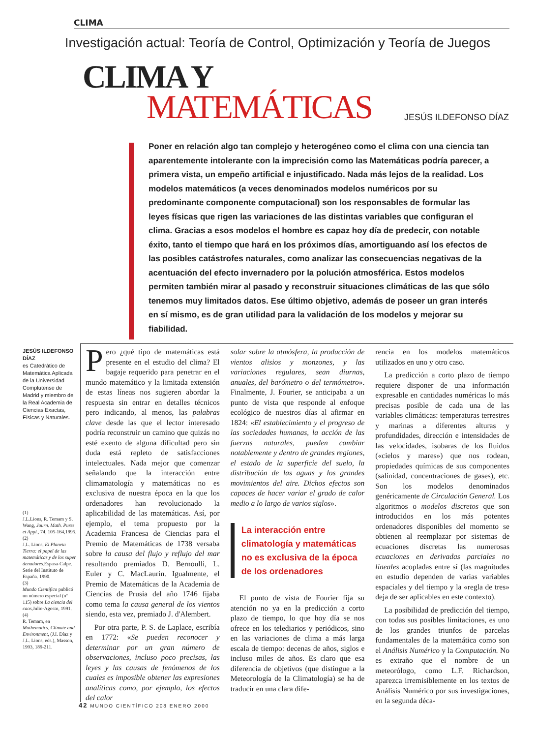CLIMA
Investigación actual: Teoría de Control, Optimización y Teoría de Juegos
CLIMA Y
MATEMÁTICAS JESÚS ILDEFONSO DÍAZ
Poner en relación algo tan complejo y heterogéneo como el clima con una ciencia tan aparentemente intolerante con la imprecisión como las Matemáticas podría parecer, a primera vista, un empeño artificial e injustificado. Nada más lejos de la realidad. Los modelos matemáticos (a veces denominados modelos numéricos por su predominante componente computacional) son los responsables de formular las leyes físicas que rigen las variaciones de las distintas variables que configuran el clima. Gracias a esos modelos el hombre es capaz hoy día de predecir, con notable éxito, tanto el tiempo que hará en los próximos días, amortiguando así los efectos de las posibles catástrofes naturales, como analizar las consecuencias negativas de la acentuación del efecto invernadero por la polución atmosférica. Estos modelos permiten también mirar al pasado y reconstruir situaciones climáticas de las que sólo tenemos muy limitados datos. Ese último objetivo, además de poseer un gran interés en sí mismo, es de gran utilidad para la validación de los modelos y mejorar su fiabilidad.
JESÚS ILDEFONSO DÍAZ
es Catedrático de Matemática Aplicada de la Universidad Complutense de Madrid y miembro de la Real Academia de Ciencias Exactas, Físicas y Naturales.
(1)
J.L.Lions, R. Temam y S. Wang, Journ. Math. Pures et Appl., 74, 105-164,1995.
(2)
J.L. Lions, El Planeta Tierra: el papel de las matemáticas y de los super denadores. Espasa-Calpe. Serie del Instituto de España. 1990.
(3)
Mundo Científico publicó un número especial (nº 115) sobre La ciencia del caos,Julio-Agosto, 1991.
(4)
R. Temam, en Mathematics, Climate and Environment, (J.I. Díaz y J.L. Lions, eds.), Masson, 1993, 189-211.
Pero ¿qué tipo de matemáticas está presente en el estudio del clima? El bagaje requerido para penetrar en el mundo matemático y la limitada extensión de estas líneas nos sugieren abordar la respuesta sin entrar en detalles técnicos pero indicando, al menos, las palabras clave desde las que el lector interesado podría reconstruir un camino que quizás no esté exento de alguna dificultad pero sin duda está repleto de satisfacciones intelectuales. Nada mejor que comenzar señalando que la interacción entre climamatología y matemáticas no es exclusiva de nuestra época en la que los ordenadores han revolucionado la aplicabilidad de las matemáticas. Así, por ejemplo, el tema propuesto por la Academia Francesa de Ciencias para el Premio de Matemáticas de 1738 versaba sobre la causa del flujo y reflujo del mar resultando premiados D. Bernoulli, L. Euler y C. MacLaurin. Igualmente, el Premio de Matemáticas de la Academia de Ciencias de Prusia del año 1746 fijaba como tema la causa general de los vientos siendo, esta vez, premiado J. d'Alembert.
Por otra parte, P. S. de Laplace, escribía en 1772: «Se pueden reconocer y determinar por un gran número de observaciones, incluso poco precisas, las leyes y las causas de fenómenos de los cuales es imposible obtener las expresiones analíticas como, por ejemplo, los efectos del calor
solar sobre la atmósfera, la producción de vientos alisios y monzones, y las variaciones regulares, sean diurnas, anuales, del barómetro o del termómetro». Finalmente, J. Fourier, se anticipaba a un punto de vista que responde al enfoque ecológico de nuestros días al afirmar en 1824: «El establecimiento y el progreso de las sociedades humanas, la acción de las fuerzas naturales, pueden cambiar notablemente y dentro de grandes regiones, el estado de la superficie del suelo, la distribución de las aguas y los grandes movimientos del aire. Dichos efectos son capaces de hacer variar el grado de calor medio a lo largo de varios siglos».
La interacción entre climatología y matemáticas no es exclusiva de la época de los ordenadores
El punto de vista de Fourier fija su atención no ya en la predicción a corto plazo de tiempo, lo que hoy día se nos ofrece en los telediarios y periódicos, sino en las variaciones de clima a más larga escala de tiempo: decenas de años, siglos e incluso miles de años. Es claro que esa diferencia de objetivos (que distingue a la Meteorología de la Climatología) se ha de traducir en una clara dife-
rencia en los modelos matemáticos utilizados en uno y otro caso.
La predicción a corto plazo de tiempo requiere disponer de una información expresable en cantidades numéricas lo más precisas posible de cada una de las variables climáticas: temperaturas terrestres y marinas a diferentes alturas y profundidades, dirección e intensidades de las velocidades, isobaras de los fluidos («cielos y mares») que nos rodean, propiedades químicas de sus componentes (salinidad, concentraciones de gases), etc. Son los modelos denominados genéricamente de Circulación General. Los algoritmos o modelos discretos que son introducidos en los más potentes ordenadores disponibles del momento se obtienen al reemplazar por sistemas de ecuaciones discretas las numerosas ecuaciones en derivadas parciales no lineales acopladas entre sí (las magnitudes en estudio dependen de varias variables espaciales y del tiempo y la «regla de tres» deja de ser aplicables en este contexto).
La posibilidad de predicción del tiempo, con todas sus posibles limitaciones, es uno de los grandes triunfos de parcelas fundamentales de la matemática como son el Análisis Numérico y la Computación. No es extraño que el nombre de un meteorólogo, como L.F. Richardson, aparezca irremisiblemente en los textos de Análisis Numérico por sus investigaciones, en la segunda déca-
42 MUNDO CIENTÍFICO 208 ENERO 2000